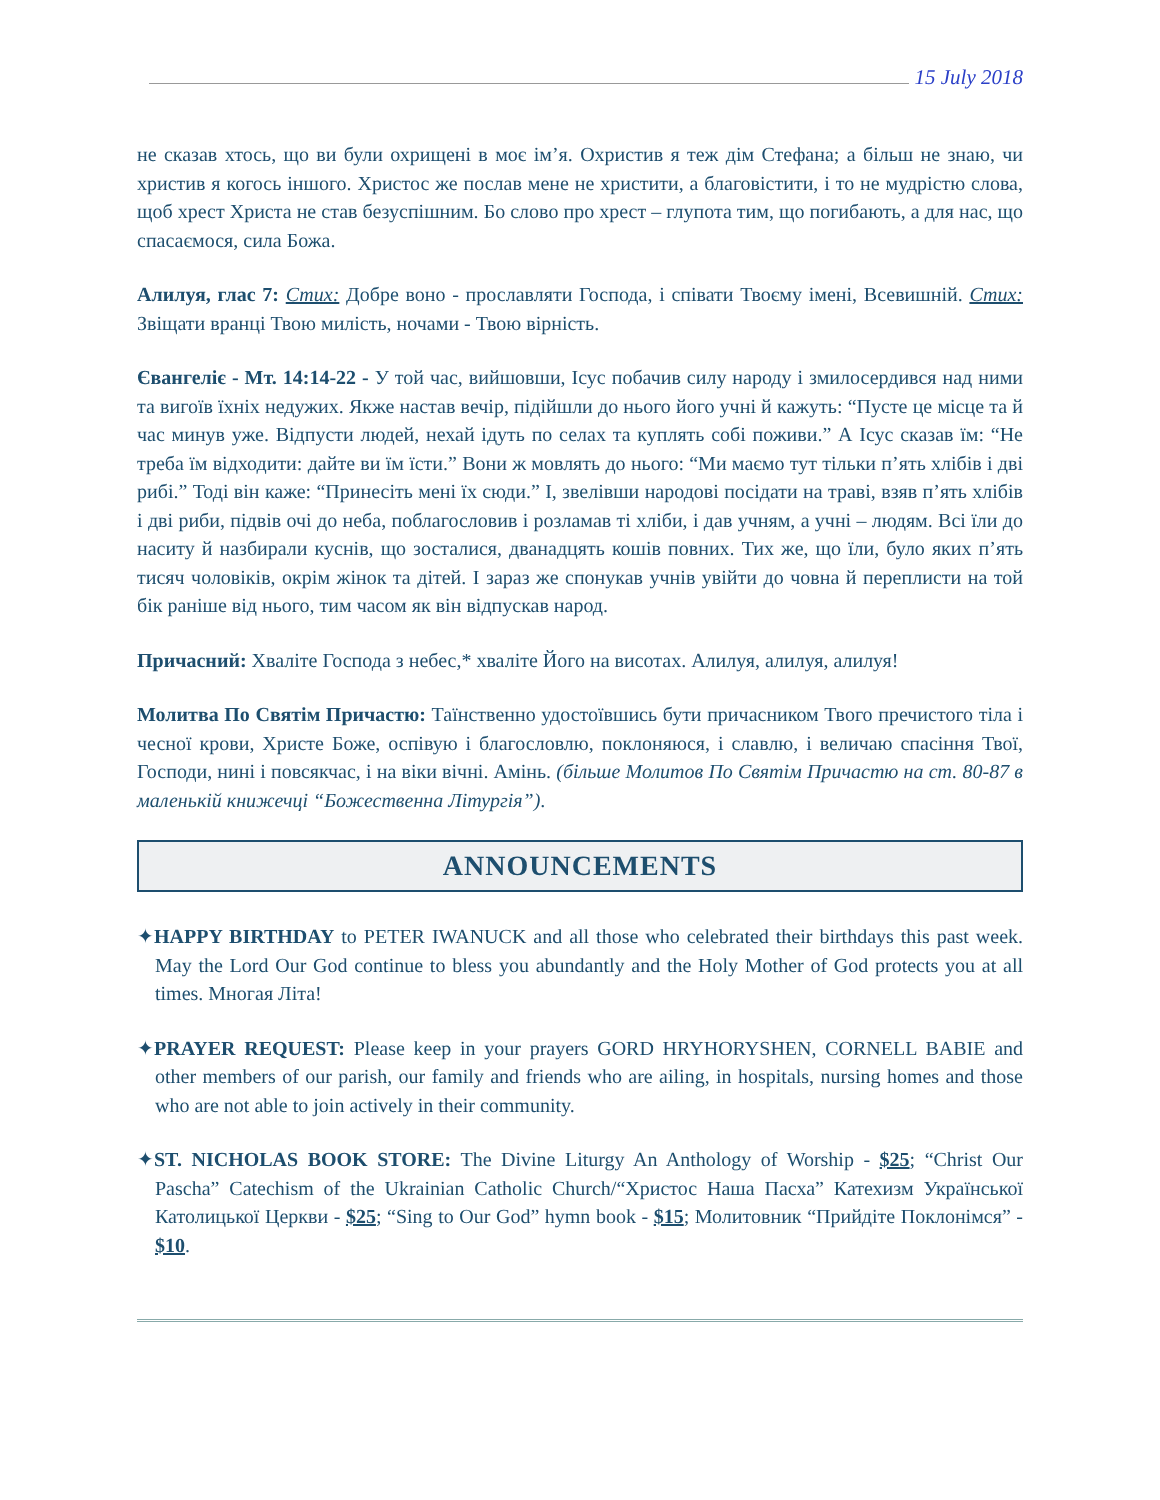15 July 2018
не сказав хтось, що ви були охрищені в моє ім’я. Охристив я теж дім Стефана; а більш не знаю, чи христив я когось іншого. Христос же послав мене не христити, а благовістити, і то не мудрістю слова, щоб хрест Христа не став безуспішним. Бо слово про хрест – глупота тим, що погибають, а для нас, що спасаємося, сила Божа.
Алилуя, глас 7: Стих: Добре воно - прославляти Господа, і співати Твоєму імені, Всевишній. Стих: Звіщати вранці Твою милість, ночами - Твою вірність.
Євангеліє - Мт. 14:14-22 - У той час, вийшовши, Ісус побачив силу народу і змилосердився над ними та вигоїв їхніх недужих. Якже настав вечір, підійшли до нього його учні й кажуть: “Пусте це місце та й час минув уже. Відпусти людей, нехай ідуть по селах та куплять собі поживи.” А Ісус сказав їм: “Не треба їм відходити: дайте ви їм їсти.” Вони ж мовлять до нього: “Ми маємо тут тільки п’ять хлібів і дві рибі.” Тоді він каже: “Принесіть мені їх сюди.” І, звелівши народові посідати на траві, взяв п’ять хлібів і дві риби, підвів очі до неба, поблагословив і розламав ті хліби, і дав учням, а учні – людям. Всі їли до наситу й назбирали куснів, що зосталися, дванадцять кошів повних. Тих же, що їли, було яких п’ять тисяч чоловіків, окрім жінок та дітей. І зараз же спонукав учнів увійти до човна й переплисти на той бік раніше від нього, тим часом як він відпускав народ.
Причасний: Хваліте Господа з небес,* хваліте Його на висотах. Алилуя, алилуя, алилуя!
Молитва По Святім Причастю: Таїнственно удостоївшись бути причасником Твого пречистого тіла і чесної крови, Христе Боже, оспівую і благословлю, поклоняюся, і славлю, і величаю спасіння Твої, Господи, нині і повсякчас, і на віки вічні. Амінь. (більше Молитов По Святім Причастю на ст. 80-87 в маленькій книжечці “Божественна Літургія”).
ANNOUNCEMENTS
✦HAPPY BIRTHDAY to PETER IWANUCK and all those who celebrated their birthdays this past week. May the Lord Our God continue to bless you abundantly and the Holy Mother of God protects you at all times. Многая Літа!
✦PRAYER REQUEST: Please keep in your prayers GORD HRYHORYSHEN, CORNELL BABIE and other members of our parish, our family and friends who are ailing, in hospitals, nursing homes and those who are not able to join actively in their community.
✦ST. NICHOLAS BOOK STORE: The Divine Liturgy An Anthology of Worship - $25; “Christ Our Pascha” Catechism of the Ukrainian Catholic Church/“Христос Наша Пасха” Катехизм Української Католицької Церкви - $25; “Sing to Our God” hymn book - $15; Молитовник “Прийдіте Поклонімся” - $10.